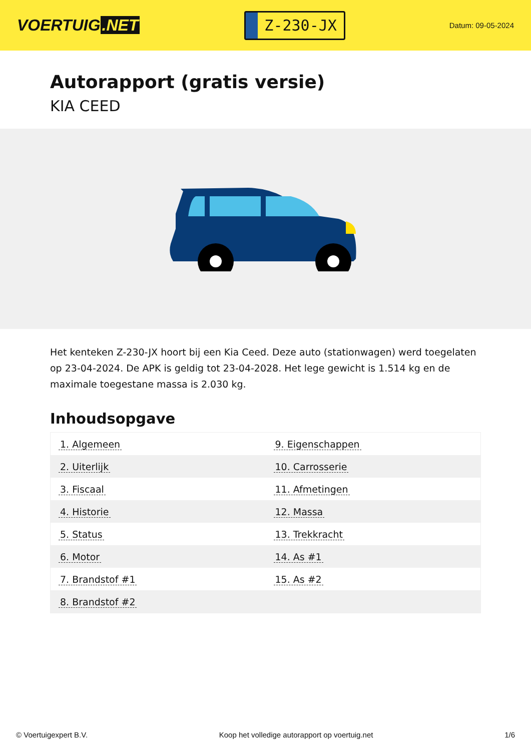VOERTUIG.NET
Z-230-JX
Datum: 09-05-2024
Autorapport (gratis versie)
KIA CEED
Het kenteken Z-230-JX hoort bij een Kia Ceed. Deze auto (stationwagen) werd toegelaten op 23-04-2024. De APK is geldig tot 23-04-2028. Het lege gewicht is 1.514 kg en de maximale toegestane massa is 2.030 kg.
Inhoudsopgave
| 1. Algemeen | 9. Eigenschappen |
| 2. Uiterlijk | 10. Carrosserie |
| 3. Fiscaal | 11. Afmetingen |
| 4. Historie | 12. Massa |
| 5. Status | 13. Trekkracht |
| 6. Motor | 14. As #1 |
| 7. Brandstof #1 | 15. As #2 |
| 8. Brandstof #2 | |
© Voertuigexpert B.V. Koop het volledige autorapport op voertuig.net 1/6